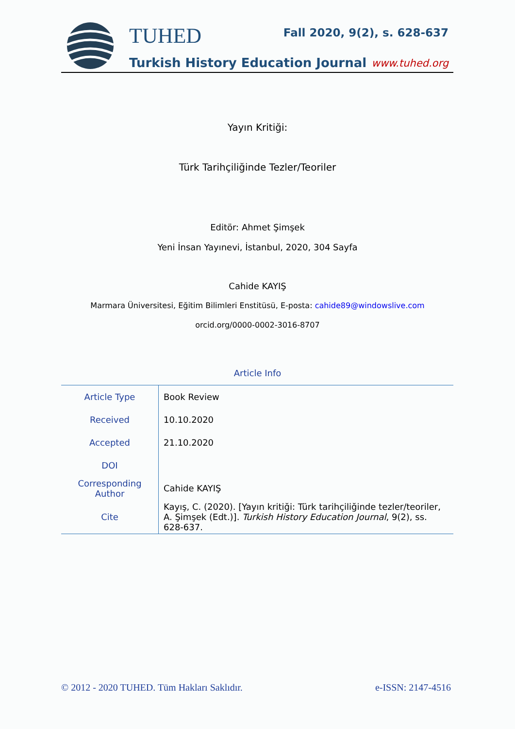TUHED Fall 2020, 9(2), s. 628-637
Turkish History Education Journal
www.tuhed.org
Yayın Kritiği:
Türk Tarihçiliğinde Tezler/Teoriler
Editör: Ahmet Şimşek
Yeni İnsan Yayınevi, İstanbul, 2020, 304 Sayfa
Cahide KAYIŞ
Marmara Üniversitesi, Eğitim Bilimleri Enstitüsü, E-posta: cahide89@windowslive.com
orcid.org/0000-0002-3016-8707
Article Info
| Article Type | Book Review |
| Received | 10.10.2020 |
| Accepted | 21.10.2020 |
| DOI | |
| Corresponding Author | Cahide KAYIŞ |
| Cite | Kayış, C. (2020). [Yayın kritiği: Türk tarihçiliğinde tezler/teoriler, A. Şimşek (Edt.)]. Turkish History Education Journal , 9(2), ss. 628-637. |
© 2012 - 2020 TUHED. Tüm Hakları Saklıdır.
e-ISSN: 2147-4516